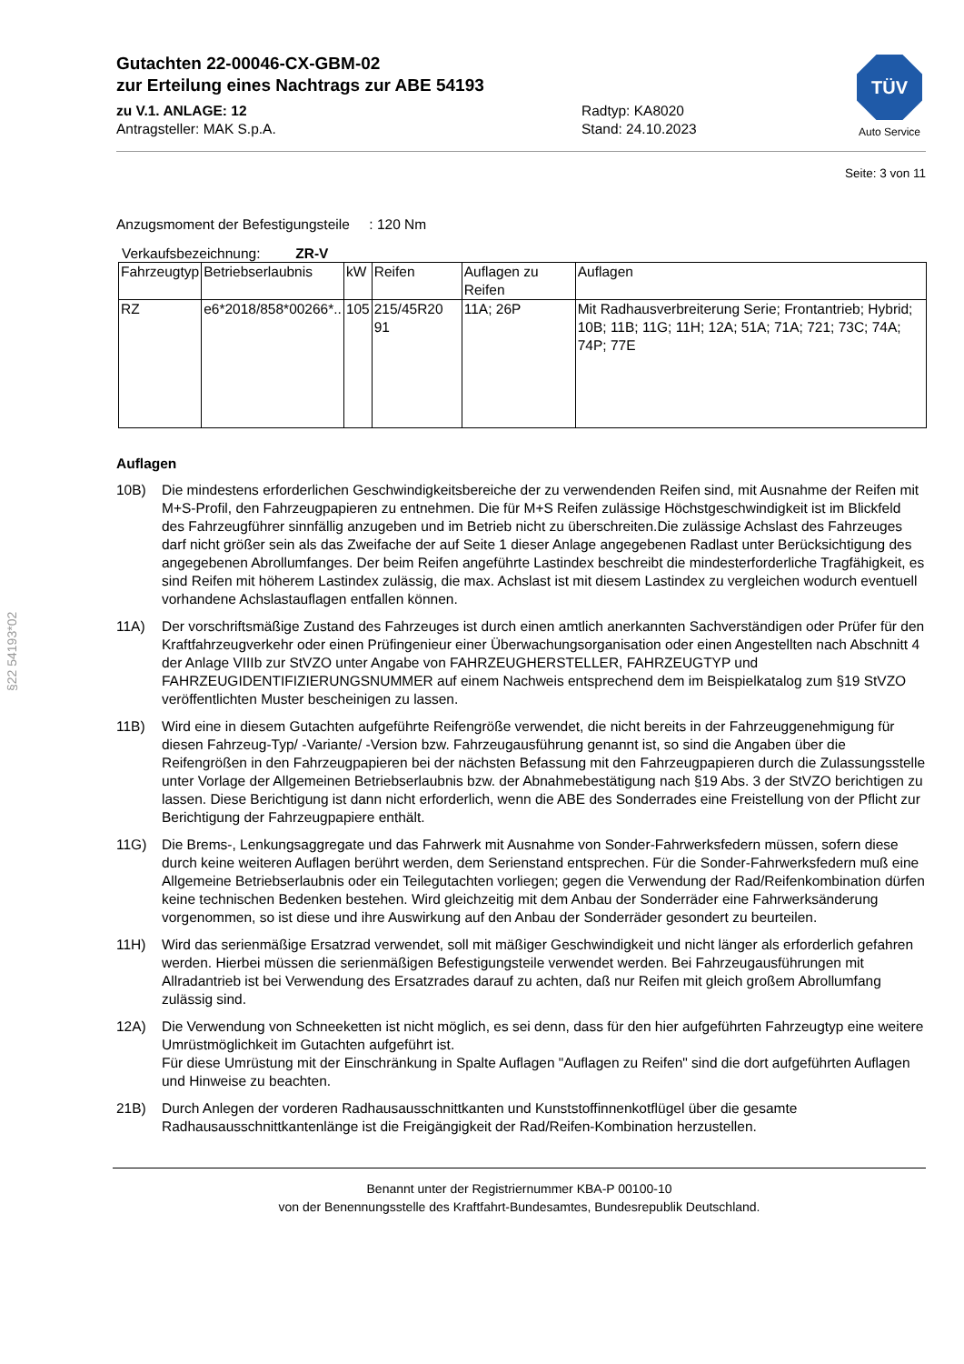Gutachten 22-00046-CX-GBM-02
zur Erteilung eines Nachtrags zur ABE 54193
zu V.1. ANLAGE: 12 Radtyp: KA8020
Antragsteller: MAK S.p.A. Stand: 24.10.2023
TÜV
Auto Service
Seite: 3 von 11
Anzugsmoment der Befestigungsteile : 120 Nm
Verkaufsbezeichnung: ZR-V
| Fahrzeugtyp | Betriebserlaubnis | kW | Reifen | Auflagen zu Reifen | Auflagen |
| --- | --- | --- | --- | --- | --- |
| RZ | e6*2018/858*00266*.. | 105 | 215/45R20 91 | 11A; 26P | Mit Radhausverbreiterung Serie; Frontantrieb; Hybrid; 10B; 11B; 11G; 11H; 12A; 51A; 71A; 721; 73C; 74A; 74P; 77E |
Auflagen
10B) Die mindestens erforderlichen Geschwindigkeitsbereiche der zu verwendenden Reifen sind, mit Ausnahme der Reifen mit M+S-Profil, den Fahrzeugpapieren zu entnehmen. Die für M+S Reifen zulässige Höchstgeschwindigkeit ist im Blickfeld des Fahrzeugführer sinnfällig anzugeben und im Betrieb nicht zu überschreiten.Die zulässige Achslast des Fahrzeuges darf nicht größer sein als das Zweifache der auf Seite 1 dieser Anlage angegebenen Radlast unter Berücksichtigung des angegebenen Abrollumfanges. Der beim Reifen angeführte Lastindex beschreibt die mindesterforderliche Tragfähigkeit, es sind Reifen mit höherem Lastindex zulässig, die max. Achslast ist mit diesem Lastindex zu vergleichen wodurch eventuell vorhandene Achslastauflagen entfallen können.
11A) Der vorschriftsmäßige Zustand des Fahrzeuges ist durch einen amtlich anerkannten Sachverständigen oder Prüfer für den Kraftfahrzeugverkehr oder einen Prüfingenieur einer Überwachungsorganisation oder einen Angestellten nach Abschnitt 4 der Anlage VIIIb zur StVZO unter Angabe von FAHRZEUGHERSTELLER, FAHRZEUGTYP und FAHRZEUGIDENTIFIZIERUNGSNUMMER auf einem Nachweis entsprechend dem im Beispielkatalog zum §19 StVZO veröffentlichten Muster bescheinigen zu lassen.
11B) Wird eine in diesem Gutachten aufgeführte Reifengröße verwendet, die nicht bereits in der Fahrzeuggenehmigung für diesen Fahrzeug-Typ/ -Variante/ -Version bzw. Fahrzeugausführung genannt ist, so sind die Angaben über die Reifengrößen in den Fahrzeugpapieren bei der nächsten Befassung mit den Fahrzeugpapieren durch die Zulassungsstelle unter Vorlage der Allgemeinen Betriebserlaubnis bzw. der Abnahmebestätigung nach §19 Abs. 3 der StVZO berichtigen zu lassen. Diese Berichtigung ist dann nicht erforderlich, wenn die ABE des Sonderrades eine Freistellung von der Pflicht zur Berichtigung der Fahrzeugpapiere enthält.
11G) Die Brems-, Lenkungsaggregate und das Fahrwerk mit Ausnahme von Sonder-Fahrwerksfedern müssen, sofern diese durch keine weiteren Auflagen berührt werden, dem Serienstand entsprechen. Für die Sonder-Fahrwerksfedern muß eine Allgemeine Betriebserlaubnis oder ein Teilegutachten vorliegen; gegen die Verwendung der Rad/Reifenkombination dürfen keine technischen Bedenken bestehen. Wird gleichzeitig mit dem Anbau der Sonderräder eine Fahrwerksänderung vorgenommen, so ist diese und ihre Auswirkung auf den Anbau der Sonderräder gesondert zu beurteilen.
11H) Wird das serienmäßige Ersatzrad verwendet, soll mit mäßiger Geschwindigkeit und nicht länger als erforderlich gefahren werden. Hierbei müssen die serienmäßigen Befestigungsteile verwendet werden. Bei Fahrzeugausführungen mit Allradantrieb ist bei Verwendung des Ersatzrades darauf zu achten, daß nur Reifen mit gleich großem Abrollumfang zulässig sind.
12A) Die Verwendung von Schneeketten ist nicht möglich, es sei denn, dass für den hier aufgeführten Fahrzeugtyp eine weitere Umrüstmöglichkeit im Gutachten aufgeführt ist.
Für diese Umrüstung mit der Einschränkung in Spalte Auflagen "Auflagen zu Reifen" sind die dort aufgeführten Auflagen und Hinweise zu beachten.
21B) Durch Anlegen der vorderen Radhausausschnittkanten und Kunststoffinnenkotflügel über die gesamte Radhausausschnittkantenlänge ist die Freigängigkeit der Rad/Reifen-Kombination herzustellen.
Benannt unter der Registriernummer KBA-P 00100-10
von der Benennungsstelle des Kraftfahrt-Bundesamtes, Bundesrepublik Deutschland.
§22 54193*02